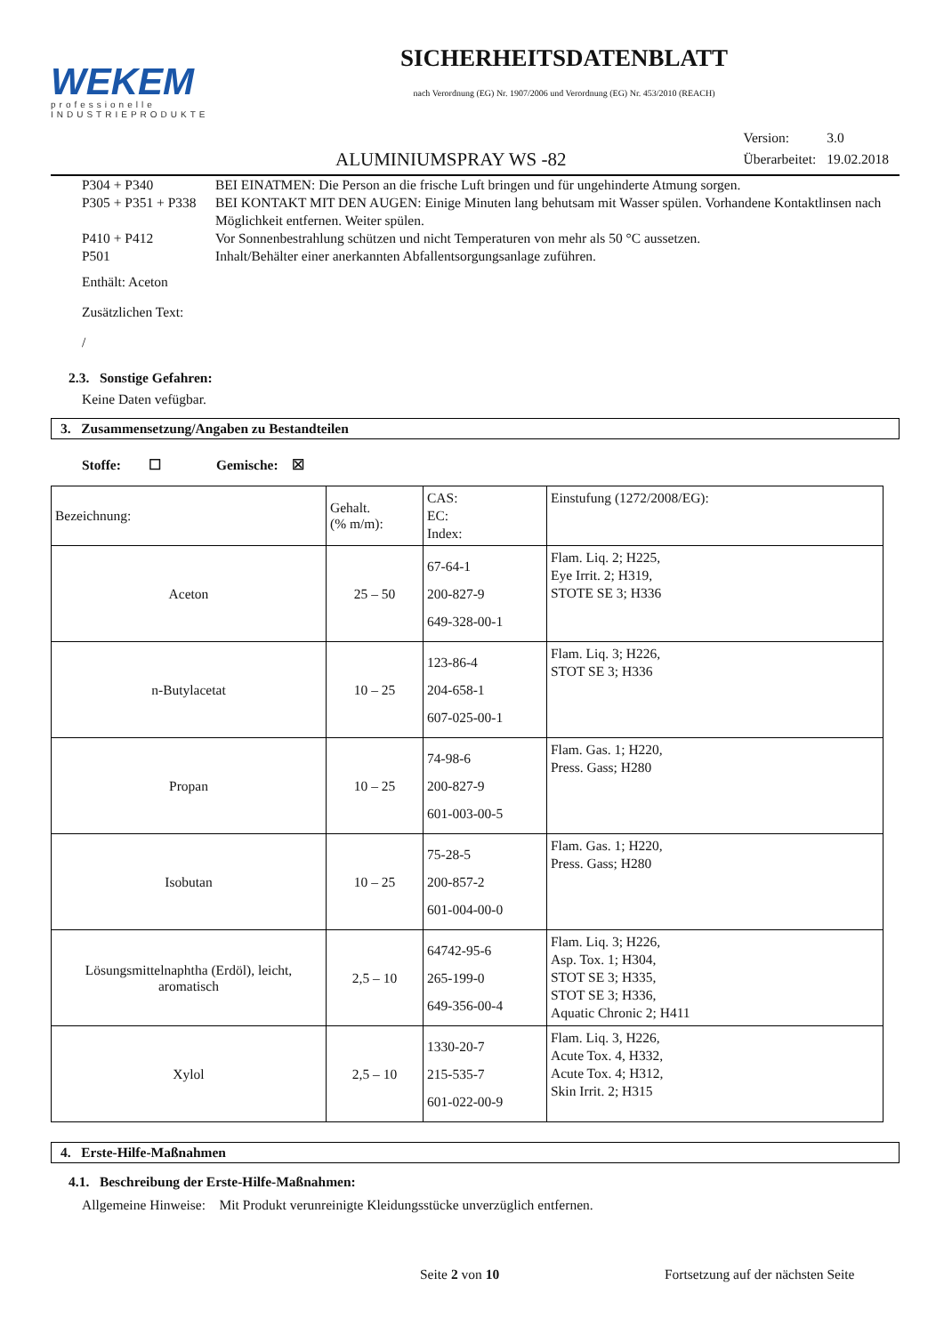WEKEM
professionelle
INDUSTRIEPRODUKTE
SICHERHEITSDATENBLATT
nach Verordnung (EG) Nr. 1907/2006 und Verordnung (EG) Nr. 453/2010 (REACH)
ALUMINIUMSPRAY WS -82
| Version: | 3.0 |
| Überarbeitet: | 19.02.2018 |
P304 + P340 BEI EINATMEN: Die Person an die frische Luft bringen und für ungehinderte Atmung sorgen.
P305 + P351 + P338 BEI KONTAKT MIT DEN AUGEN: Einige Minuten lang behutsam mit Wasser spülen. Vorhandene Kontaktlinsen nach Möglichkeit entfernen. Weiter spülen.
P410 + P412 Vor Sonnenbestrahlung schützen und nicht Temperaturen von mehr als 50 °C aussetzen.
P501 Inhalt/Behälter einer anerkannten Abfallentsorgungsanlage zuführen.
Enthält: Aceton
Zusätzlichen Text:
/
2.3. Sonstige Gefahren:
Keine Daten vefügbar.
3. Zusammensetzung/Angaben zu Bestandteilen
Stoffe: ☐ Gemische: ☒
| Bezeichnung: | Gehalt. (% m/m): | CAS: EC: Index: | Einstufung (1272/2008/EG): |
| Aceton | 25 – 50 | 67-64-1 200-827-9 649-328-00-1 | Flam. Liq. 2; H225, Eye Irrit. 2; H319, STOTE SE 3; H336 |
| n-Butylacetat | 10 – 25 | 123-86-4 204-658-1 607-025-00-1 | Flam. Liq. 3; H226, STOT SE 3; H336 |
| Propan | 10 – 25 | 74-98-6 200-827-9 601-003-00-5 | Flam. Gas. 1; H220, Press. Gass; H280 |
| Isobutan | 10 – 25 | 75-28-5 200-857-2 601-004-00-0 | Flam. Gas. 1; H220, Press. Gass; H280 |
| Lösungsmittelnaphtha (Erdöl), leicht, aromatisch | 2,5 – 10 | 64742-95-6 265-199-0 649-356-00-4 | Flam. Liq. 3; H226, Asp. Tox. 1; H304, STOT SE 3; H335, STOT SE 3; H336, Aquatic Chronic 2; H411 |
| Xylol | 2,5 – 10 | 1330-20-7 215-535-7 601-022-00-9 | Flam. Liq. 3, H226, Acute Tox. 4, H332, Acute Tox. 4; H312, Skin Irrit. 2; H315 |
4. Erste-Hilfe-Maßnahmen
4.1. Beschreibung der Erste-Hilfe-Maßnahmen:
Allgemeine Hinweise: Mit Produkt verunreinigte Kleidungsstücke unverzüglich entfernen.
Seite 2 von 10 Fortsetzung auf der nächsten Seite